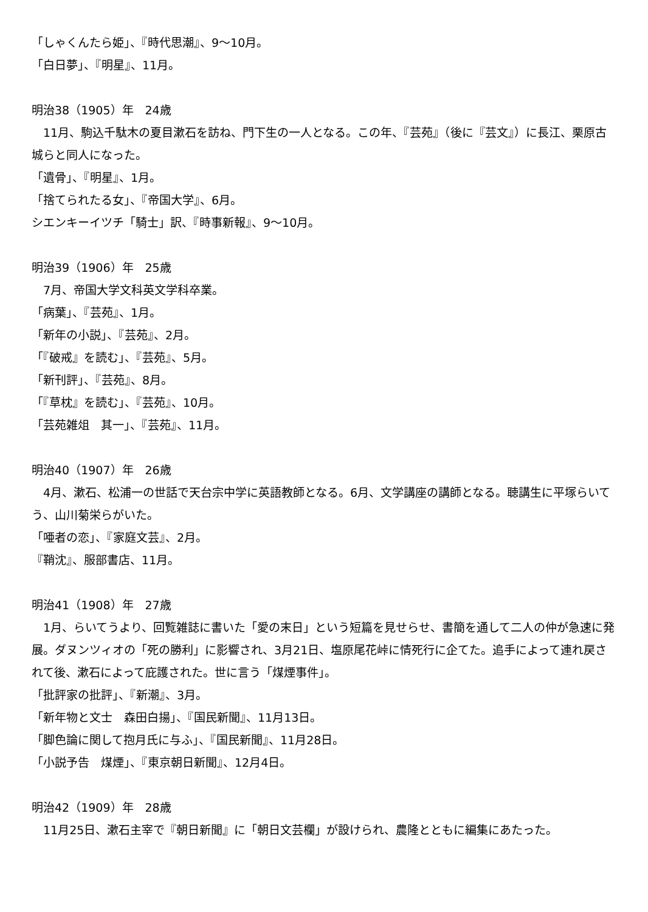「しゃくんたら姫」、『時代思潮』、9〜10月。
「白日夢」、『明星』、11月。
明治38（1905）年　24歳
　11月、駒込千駄木の夏目漱石を訪ね、門下生の一人となる。この年、『芸苑』（後に『芸文』）に長江、栗原古城らと同人になった。
「遺骨」、『明星』、1月。
「捨てられたる女」、『帝国大学』、6月。
シエンキーイツチ「騎士」訳、『時事新報』、9〜10月。
明治39（1906）年　25歳
　7月、帝国大学文科英文学科卒業。
「病葉」、『芸苑』、1月。
「新年の小説」、『芸苑』、2月。
「『破戒』を読む」、『芸苑』、5月。
「新刊評」、『芸苑』、8月。
「『草枕』を読む」、『芸苑』、10月。
「芸苑雑俎　其一」、『芸苑』、11月。
明治40（1907）年　26歳
　4月、漱石、松浦一の世話で天台宗中学に英語教師となる。6月、文学講座の講師となる。聴講生に平塚らいてう、山川菊栄らがいた。
「唖者の恋」、『家庭文芸』、2月。
『鞘沈』、服部書店、11月。
明治41（1908）年　27歳
　1月、らいてうより、回覧雑誌に書いた「愛の末日」という短篇を見せらせ、書簡を通して二人の仲が急速に発展。ダヌンツィオの「死の勝利」に影響され、3月21日、塩原尾花峠に情死行に企てた。追手によって連れ戻されて後、漱石によって庇護された。世に言う「煤煙事件」。
「批評家の批評」、『新潮』、3月。
「新年物と文士　森田白揚」、『国民新聞』、11月13日。
「脚色論に関して抱月氏に与ふ」、『国民新聞』、11月28日。
「小説予告　煤煙」、『東京朝日新聞』、12月4日。
明治42（1909）年　28歳
　11月25日、漱石主宰で『朝日新聞』に「朝日文芸欄」が設けられ、農隆とともに編集にあたった。